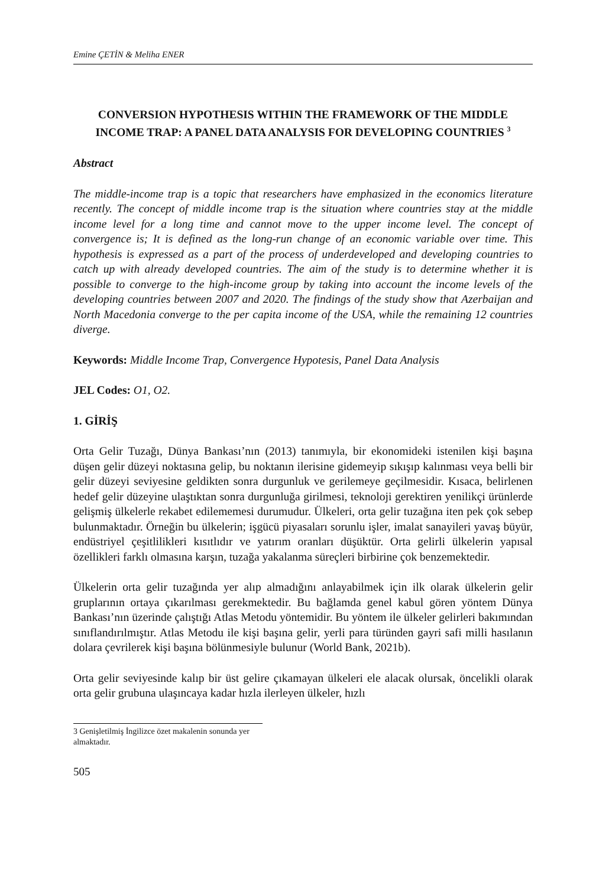Emine ÇETİN & Meliha ENER
CONVERSION HYPOTHESIS WITHIN THE FRAMEWORK OF THE MIDDLE INCOME TRAP: A PANEL DATA ANALYSIS FOR DEVELOPING COUNTRIES <sup>3</sup>
Abstract
The middle-income trap is a topic that researchers have emphasized in the economics literature recently. The concept of middle income trap is the situation where countries stay at the middle income level for a long time and cannot move to the upper income level. The concept of convergence is; It is defined as the long-run change of an economic variable over time. This hypothesis is expressed as a part of the process of underdeveloped and developing countries to catch up with already developed countries. The aim of the study is to determine whether it is possible to converge to the high-income group by taking into account the income levels of the developing countries between 2007 and 2020. The findings of the study show that Azerbaijan and North Macedonia converge to the per capita income of the USA, while the remaining 12 countries diverge.
Keywords: Middle Income Trap, Convergence Hypotesis, Panel Data Analysis
JEL Codes: O1, O2.
1. GİRİŞ
Orta Gelir Tuzağı, Dünya Bankası’nın (2013) tanımıyla, bir ekonomideki istenilen kişi başına düşen gelir düzeyi noktasına gelip, bu noktanın ilerisine gidemeyip sıkışıp kalınması veya belli bir gelir düzeyi seviyesine geldikten sonra durgunluk ve gerilemeye geçilmesidir. Kısaca, belirlenen hedef gelir düzeyine ulaştıktan sonra durgunluğa girilmesi, teknoloji gerektiren yenilikçi ürünlerde gelişmiş ülkelerle rekabet edilememesi durumudur. Ülkeleri, orta gelir tuzağına iten pek çok sebep bulunmaktadır. Örneğin bu ülkelerin; işgücü piyasaları sorunlu işler, imalat sanayileri yavaş büyür, endüstriyel çeşitlilikleri kısıtlıdır ve yatırım oranları düşüktür. Orta gelirli ülkelerin yapısal özellikleri farklı olmasına karşın, tuzağa yakalanma süreçleri birbirine çok benzemektedir.
Ülkelerin orta gelir tuzağında yer alıp almadığını anlayabilmek için ilk olarak ülkelerin gelir gruplarının ortaya çıkarılması gerekmektedir. Bu bağlamda genel kabul gören yöntem Dünya Bankası’nın üzerinde çalıştığı Atlas Metodu yöntemidir. Bu yöntem ile ülkeler gelirleri bakımından sınıflandırılmıştır. Atlas Metodu ile kişi başına gelir, yerli para türünden gayri safi milli hasılanın dolara çevrilerek kişi başına bölünmesiyle bulunur (World Bank, 2021b).
Orta gelir seviyesinde kalıp bir üst gelire çıkamayan ülkeleri ele alacak olursak, öncelikli olarak orta gelir grubuna ulaşıncaya kadar hızla ilerleyen ülkeler, hızlı
3 Genişletilmiş İngilizce özet makalenin sonunda yer almaktadır.
505